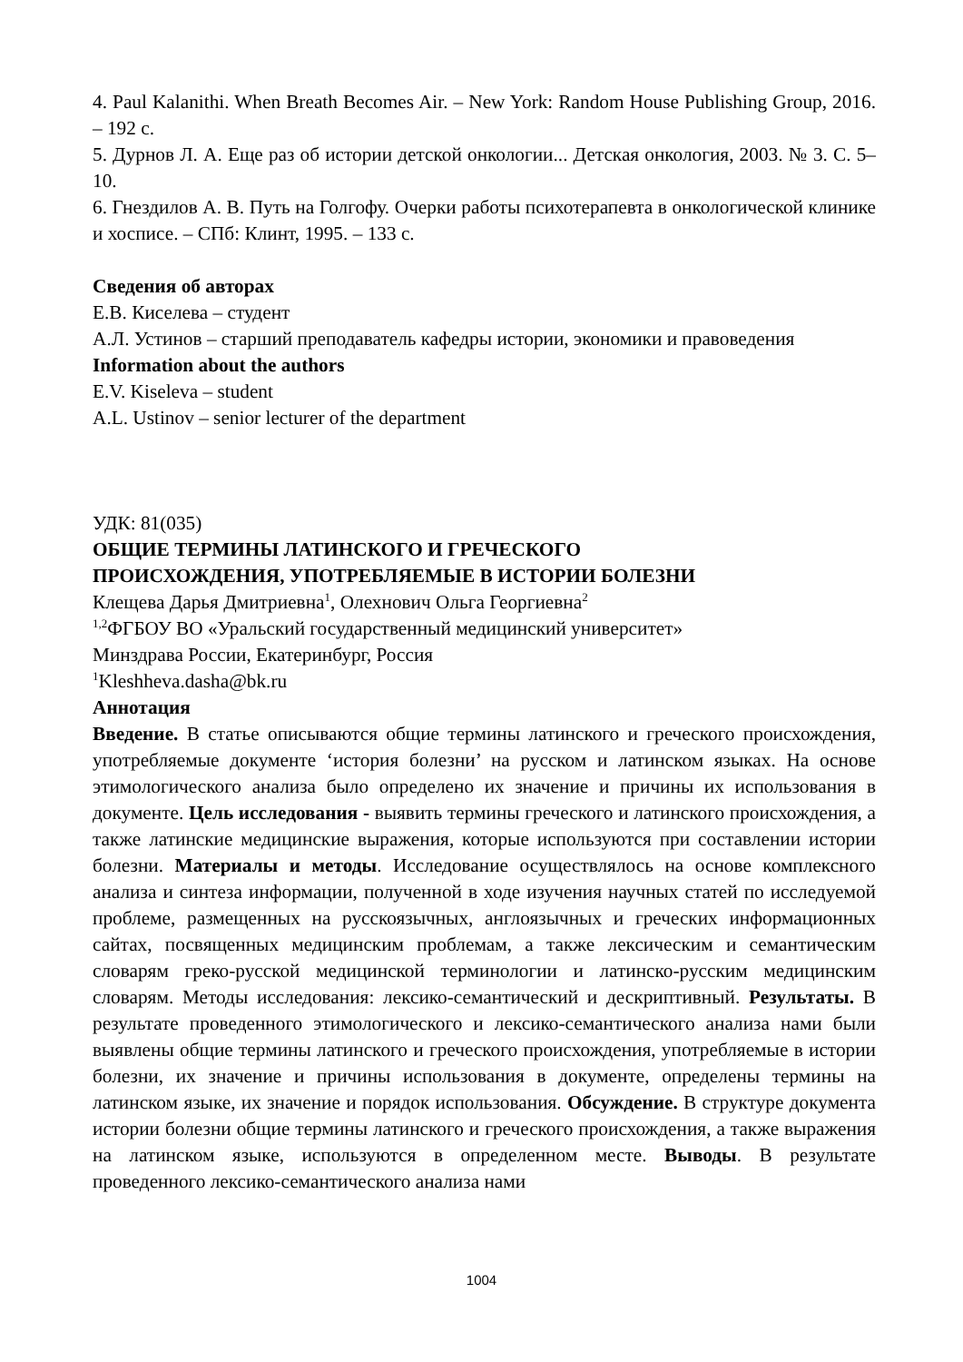4. Paul Kalanithi. When Breath Becomes Air. – New York: Random House Publishing Group, 2016. – 192 с.
5. Дурнов Л. А. Еще раз об истории детской онкологии... Детская онкология, 2003. № 3. С. 5–10.
6. Гнездилов А. В. Путь на Голгофу. Очерки работы психотерапевта в онкологической клинике и хосписе. – СПб: Клинт, 1995. – 133 с.
Сведения об авторах
Е.В. Киселева – студент
А.Л. Устинов – старший преподаватель кафедры истории, экономики и правоведения
Information about the authors
E.V. Kiseleva – student
A.L. Ustinov – senior lecturer of the department
УДК: 81(035)
ОБЩИЕ ТЕРМИНЫ ЛАТИНСКОГО И ГРЕЧЕСКОГО
ПРОИСХОЖДЕНИЯ, УПОТРЕБЛЯЕМЫЕ В ИСТОРИИ БОЛЕЗНИ
Клещева Дарья Дмитриевна<sup>1</sup>, Олехнович Ольга Георгиевна<sup>2</sup>
<sup>1,2</sup>ФГБОУ ВО «Уральский государственный медицинский университет»
Минздрава России, Екатеринбург, Россия
<sup>1</sup> Kleshheva.dasha@bk.ru
Аннотация
Введение. В статье описываются общие термины латинского и греческого происхождения, употребляемые документе ‘история болезни’ на русском и латинском языках. На основе этимологического анализа было определено их значение и причины их использования в документе. Цель исследования - выявить термины греческого и латинского происхождения, а также латинские медицинские выражения, которые используются при составлении истории болезни. Материалы и методы. Исследование осуществлялось на основе комплексного анализа и синтеза информации, полученной в ходе изучения научных статей по исследуемой проблеме, размещенных на русскоязычных, англоязычных и греческих информационных сайтах, посвященных медицинским проблемам, а также лексическим и семантическим словарям греко-русской медицинской терминологии и латинско-русским медицинским словарям. Методы исследования: лексико-семантический и дескриптивный. Результаты. В результате проведенного этимологического и лексико-семантического анализа нами были выявлены общие термины латинского и греческого происхождения, употребляемые в истории болезни, их значение и причины использования в документе, определены термины на латинском языке, их значение и порядок использования. Обсуждение. В структуре документа истории болезни общие термины латинского и греческого происхождения, а также выражения на латинском языке, используются в определенном месте. Выводы. В результате проведенного лексико-семантического анализа нами
1004